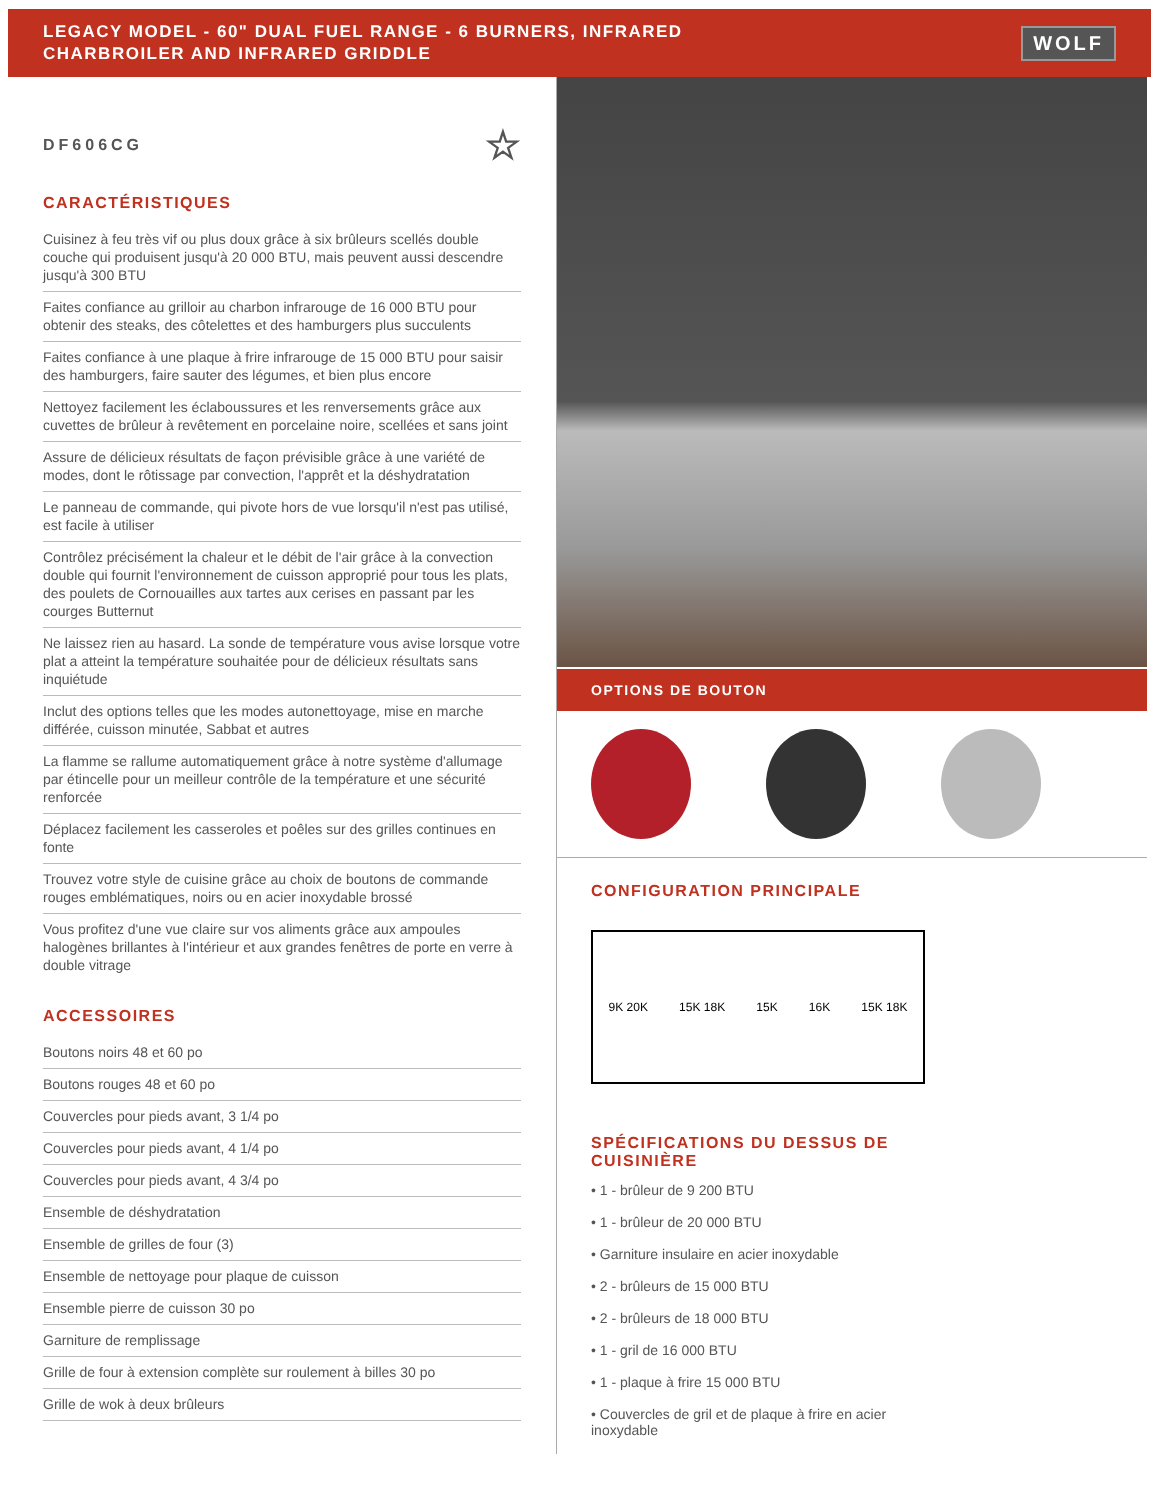LEGACY MODEL - 60" DUAL FUEL RANGE - 6 BURNERS, INFRARED
CHARBROILER AND INFRARED GRIDDLE
WOLF
DF606CG ☆
CARACTÉRISTIQUES
Cuisinez à feu très vif ou plus doux grâce à six brûleurs scellés double couche qui produisent jusqu'à 20 000 BTU, mais peuvent aussi descendre jusqu'à 300 BTU
Faites confiance au grilloir au charbon infrarouge de 16 000 BTU pour obtenir des steaks, des côtelettes et des hamburgers plus succulents
Faites confiance à une plaque à frire infrarouge de 15 000 BTU pour saisir des hamburgers, faire sauter des légumes, et bien plus encore
Nettoyez facilement les éclaboussures et les renversements grâce aux cuvettes de brûleur à revêtement en porcelaine noire, scellées et sans joint
Assure de délicieux résultats de façon prévisible grâce à une variété de modes, dont le rôtissage par convection, l'apprêt et la déshydratation
Le panneau de commande, qui pivote hors de vue lorsqu'il n'est pas utilisé, est facile à utiliser
Contrôlez précisément la chaleur et le débit de l'air grâce à la convection double qui fournit l'environnement de cuisson approprié pour tous les plats, des poulets de Cornouailles aux tartes aux cerises en passant par les courges Butternut
Ne laissez rien au hasard. La sonde de température vous avise lorsque votre plat a atteint la température souhaitée pour de délicieux résultats sans inquiétude
Inclut des options telles que les modes autonettoyage, mise en marche différée, cuisson minutée, Sabbat et autres
La flamme se rallume automatiquement grâce à notre système d'allumage par étincelle pour un meilleur contrôle de la température et une sécurité renforcée
Déplacez facilement les casseroles et poêles sur des grilles continues en fonte
Trouvez votre style de cuisine grâce au choix de boutons de commande rouges emblématiques, noirs ou en acier inoxydable brossé
Vous profitez d'une vue claire sur vos aliments grâce aux ampoules halogènes brillantes à l'intérieur et aux grandes fenêtres de porte en verre à double vitrage
ACCESSOIRES
Boutons noirs 48 et 60 po
Boutons rouges 48 et 60 po
Couvercles pour pieds avant, 3 1/4 po
Couvercles pour pieds avant, 4 1/4 po
Couvercles pour pieds avant, 4 3/4 po
Ensemble de déshydratation
Ensemble de grilles de four (3)
Ensemble de nettoyage pour plaque de cuisson
Ensemble pierre de cuisson 30 po
Garniture de remplissage
Grille de four à extension complète sur roulement à billes 30 po
Grille de wok à deux brûleurs
OPTIONS DE BOUTON
CONFIGURATION PRINCIPALE
9K 20K 15K 18K 15K 16K 15K 18K
SPÉCIFICATIONS DU DESSUS DE
CUISINIÈRE
• 1 - brûleur de 9 200 BTU
• 1 - brûleur de 20 000 BTU
• Garniture insulaire en acier inoxydable
• 2 - brûleurs de 15 000 BTU
• 2 - brûleurs de 18 000 BTU
• 1 - gril de 16 000 BTU
• 1 - plaque à frire 15 000 BTU
• Couvercles de gril et de plaque à frire en acier
inoxydable